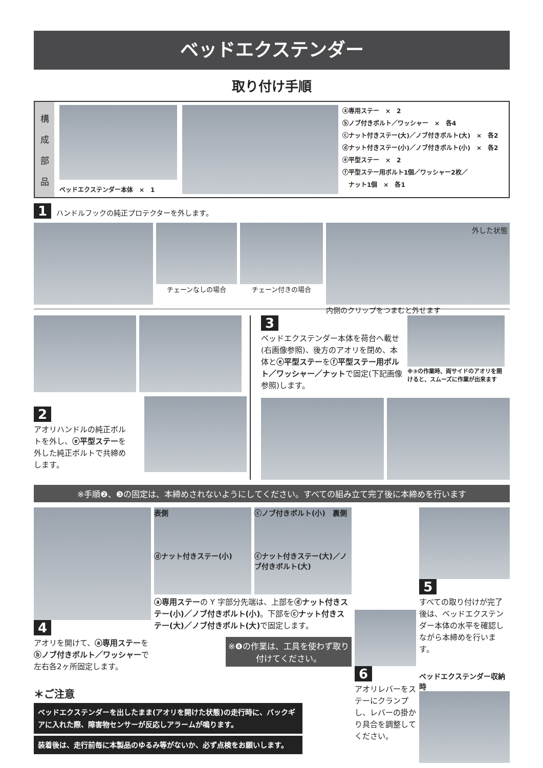ベッドエクステンダー
取り付け手順
構成部品
ベッドエクステンダー本体　×　1
ⓐ専用ステー　×　2
ⓑノブ付きボルト／ワッシャー　×　各4
ⓒナット付きステー(大)／ノブ付きボルト(大)　×　各2
ⓓナット付きステー(小)／ノブ付きボルト(小)　×　各2
ⓔ平型ステー　×　2
ⓕ平型ステー用ボルト1個／ワッシャー2枚／
　ナット1個　×　各1
1 ハンドルフックの純正プロテクターを外します。
チェーンなしの場合 チェーン付きの場合
外した状態
内側のクリップをつまむと外せます
2
アオリハンドルの純正ボルトを外し、ⓔ平型ステーを外した純正ボルトで共締めします。
3
ベッドエクステンダー本体を荷台へ載せ(右画像参照)、後方のアオリを閉め、本体とⓔ平型ステーをⓕ平型ステー用ボルト／ワッシャー／ナットで固定(下記画像参照)します。
※③の作業時、両サイドのアオリを開けると、スムーズに作業が出来ます
※手順❷、❸の固定は、本締めされないようにしてください。すべての組み立て完了後に本締めを行います
4
アオリを開けて、ⓐ専用ステーをⓑノブ付きボルト／ワッシャーで左右各2ヶ所固定します。
表側
ⓓナット付きステー(小)
ⓒノブ付きボルト(小)　裏側
ⓒナット付きステー(大)／ノブ付きボルト(大)
ⓐ専用ステーの Y 字部分先端は、上部をⓓナット付きステー(小)／ノブ付きボルト(小)。下部をⓒナット付きステー(大)／ノブ付きボルト(大) で固定します。
※❹の作業は、工具を使わず取り付けてください。
6
アオリレバーをステーにクランプし、レバーの掛かり具合を調整してください。
5
すべての取り付けが完了後は、ベッドエクステンダー本体の水平を確認しながら本締めを行います。
ベッドエクステンダー収納時
＊ご注意
ベッドエクステンダーを出したまま(アオリを開けた状態)の走行時に、バックギアに入れた際、障害物センサーが反応しアラームが鳴ります。
装着後は、走行前毎に本製品のゆるみ等がないか、必ず点検をお願いします。